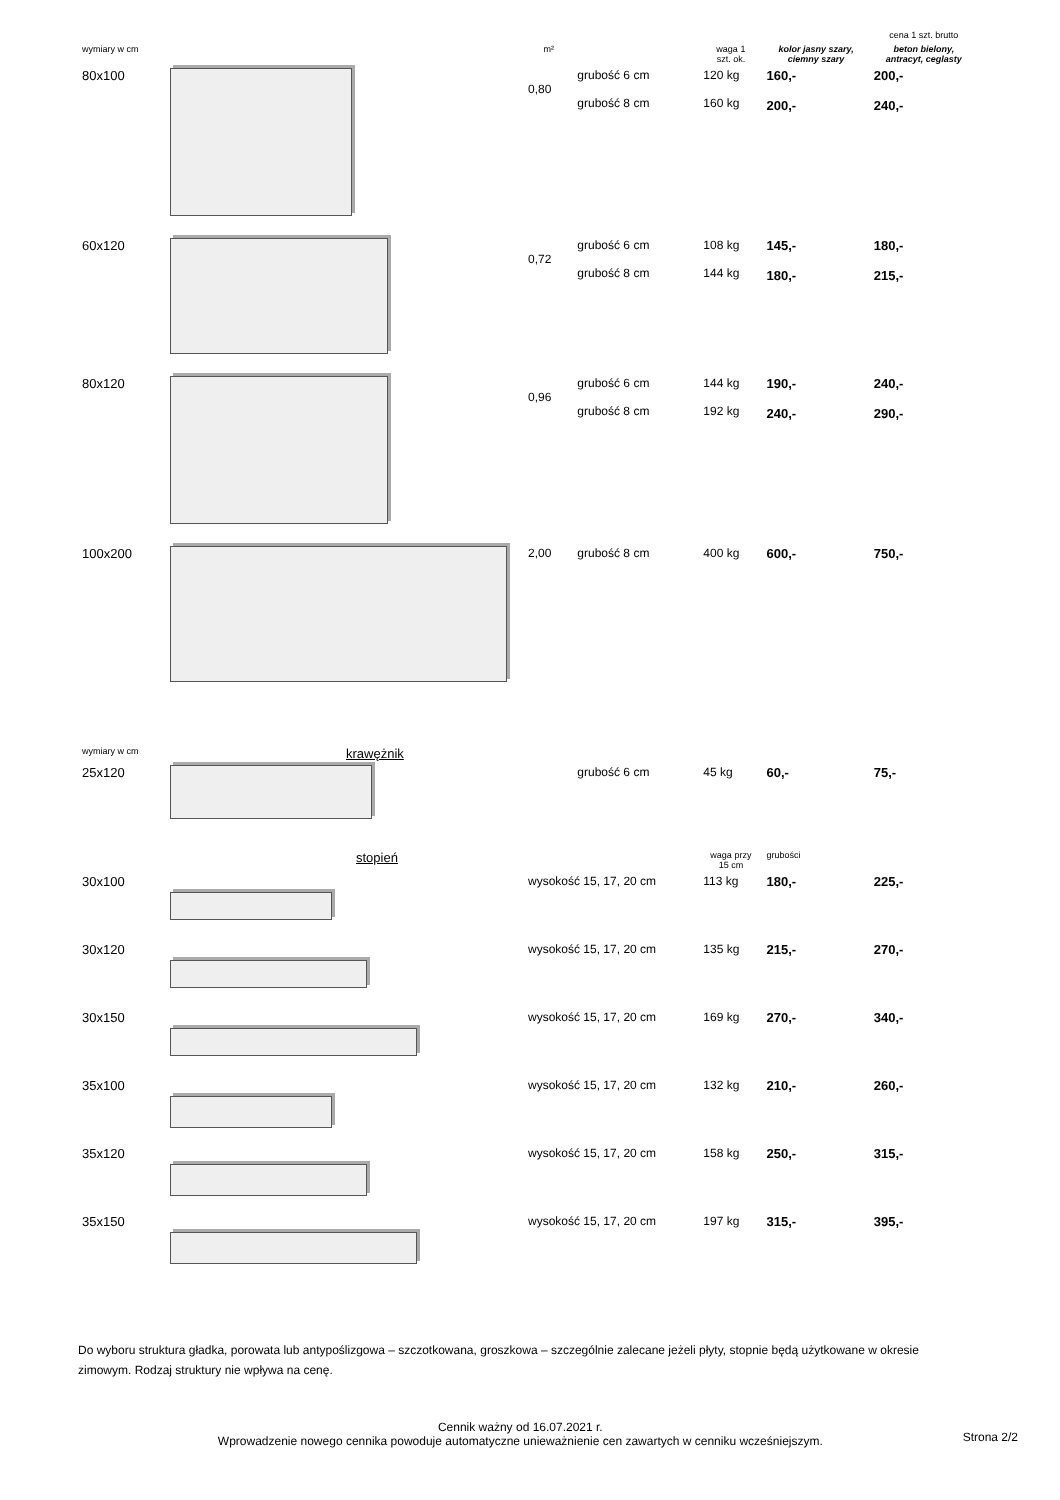| | | | | | | cena 1 szt. brutto |
| wymiary w cm | | m² | | waga 1 szt. ok. | kolor jasny szary, ciemny szary | beton bielony, antracyt, ceglasty |
| 80x100 | | 0,80 | grubość 6 cm grubość 8 cm | 120 kg 160 kg | 160,- 200,- | 200,- 240,- |
| 60x120 | | 0,72 | grubość 6 cm grubość 8 cm | 108 kg 144 kg | 145,- 180,- | 180,- 215,- |
| 80x120 | | 0,96 | grubość 6 cm grubość 8 cm | 144 kg 192 kg | 190,- 240,- | 240,- 290,- |
| 100x200 | | 2,00 | grubość 8 cm | 400 kg | 600,- | 750,- |
| wymiary w cm | krawężnik | | | | | |
| 25x120 | | | grubość 6 cm | 45 kg | 60,- | 75,- |
| | stopień | | | waga przy 15 cm | grubości | |
| 30x100 | | wysokość 15, 17, 20 cm | | 113 kg | 180,- | 225,- |
| 30x120 | | wysokość 15, 17, 20 cm | | 135 kg | 215,- | 270,- |
| 30x150 | | wysokość 15, 17, 20 cm | | 169 kg | 270,- | 340,- |
| 35x100 | | wysokość 15, 17, 20 cm | | 132 kg | 210,- | 260,- |
| 35x120 | | wysokość 15, 17, 20 cm | | 158 kg | 250,- | 315,- |
| 35x150 | | wysokość 15, 17, 20 cm | | 197 kg | 315,- | 395,- |
Do wyboru struktura gładka, porowata lub antypoślizgowa – szczotkowana, groszkowa – szczególnie zalecane jeżeli płyty, stopnie będą użytkowane w okresie zimowym. Rodzaj struktury nie wpływa na cenę.
Cennik ważny od 16.07.2021 r.
Wprowadzenie nowego cennika powoduje automatyczne unieważnienie cen zawartych w cenniku wcześniejszym.
Strona 2/2